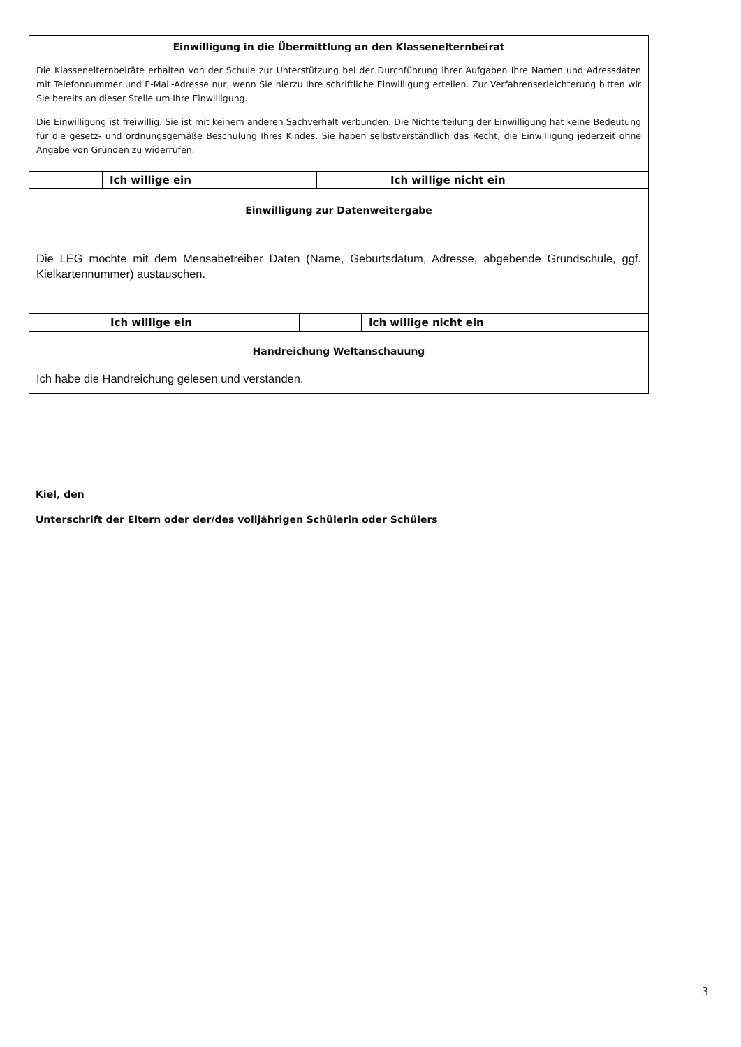Einwilligung in die Übermittlung an den Klassenelternbeirat
Die Klassenelternbeiräte erhalten von der Schule zur Unterstützung bei der Durchführung ihrer Aufgaben Ihre Namen und Adressdaten mit Telefonnummer und E-Mail-Adresse nur, wenn Sie hierzu Ihre schriftliche Einwilligung erteilen. Zur Verfahrenserleichterung bitten wir Sie bereits an dieser Stelle um Ihre Einwilligung.
Die Einwilligung ist freiwillig. Sie ist mit keinem anderen Sachverhalt verbunden. Die Nichterteilung der Einwilligung hat keine Bedeutung für die gesetz- und ordnungsgemäße Beschulung Ihres Kindes. Sie haben selbstverständlich das Recht, die Einwilligung jederzeit ohne Angabe von Gründen zu widerrufen.
| | Ich willige ein | | Ich willige nicht ein |
Einwilligung zur Datenweitergabe
Die LEG möchte mit dem Mensabetreiber Daten (Name, Geburtsdatum, Adresse, abgebende Grundschule, ggf. Kielkartennummer) austauschen.
| | Ich willige ein | | Ich willige nicht ein |
Handreichung Weltanschauung
Ich habe die Handreichung gelesen und verstanden.
Kiel, den
Unterschrift der Eltern oder der/des volljährigen Schülerin oder Schülers
3